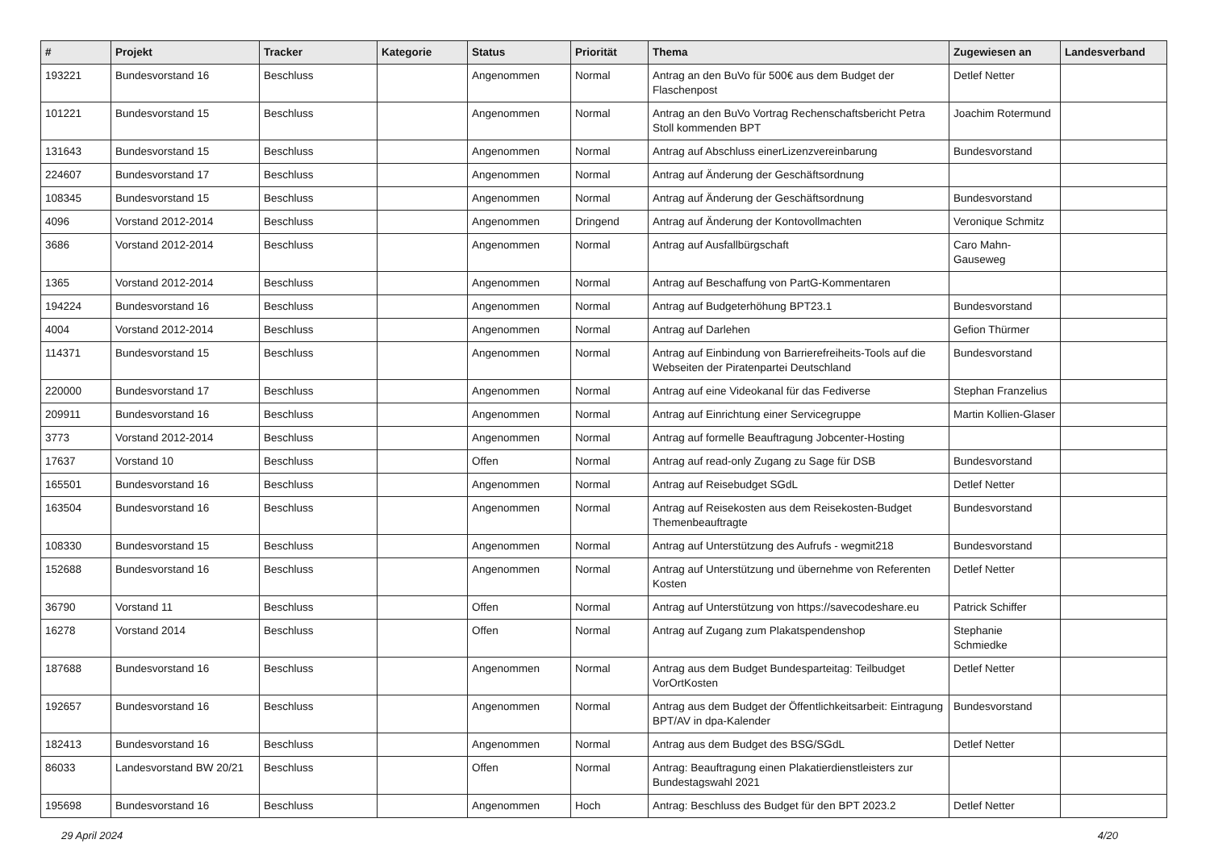| # | Projekt | Tracker | Kategorie | Status | Priorität | Thema | Zugewiesen an | Landesverband |
| --- | --- | --- | --- | --- | --- | --- | --- | --- |
| 193221 | Bundesvorstand 16 | Beschluss | | Angenommen | Normal | Antrag an den BuVo für 500€ aus dem Budget der Flaschenpost | Detlef Netter | |
| 101221 | Bundesvorstand 15 | Beschluss | | Angenommen | Normal | Antrag an den BuVo Vortrag Rechenschaftsbericht Petra Stoll kommenden BPT | Joachim Rotermund | |
| 131643 | Bundesvorstand 15 | Beschluss | | Angenommen | Normal | Antrag auf Abschluss einerLizenzvereinbarung | Bundesvorstand | |
| 224607 | Bundesvorstand 17 | Beschluss | | Angenommen | Normal | Antrag auf Änderung der Geschäftsordnung | | |
| 108345 | Bundesvorstand 15 | Beschluss | | Angenommen | Normal | Antrag auf Änderung der Geschäftsordnung | Bundesvorstand | |
| 4096 | Vorstand 2012-2014 | Beschluss | | Angenommen | Dringend | Antrag auf Änderung der Kontovollmachten | Veronique Schmitz | |
| 3686 | Vorstand 2012-2014 | Beschluss | | Angenommen | Normal | Antrag auf Ausfallbürgschaft | Caro Mahn-Gauseweg | |
| 1365 | Vorstand 2012-2014 | Beschluss | | Angenommen | Normal | Antrag auf Beschaffung von PartG-Kommentaren | | |
| 194224 | Bundesvorstand 16 | Beschluss | | Angenommen | Normal | Antrag auf Budgeterhöhung BPT23.1 | Bundesvorstand | |
| 4004 | Vorstand 2012-2014 | Beschluss | | Angenommen | Normal | Antrag auf Darlehen | Gefion Thürmer | |
| 114371 | Bundesvorstand 15 | Beschluss | | Angenommen | Normal | Antrag auf Einbindung von Barrierefreiheits-Tools auf die Webseiten der Piratenpartei Deutschland | Bundesvorstand | |
| 220000 | Bundesvorstand 17 | Beschluss | | Angenommen | Normal | Antrag auf eine Videokanal für das Fediverse | Stephan Franzelius | |
| 209911 | Bundesvorstand 16 | Beschluss | | Angenommen | Normal | Antrag auf Einrichtung einer Servicegruppe | Martin Kollien-Glaser | |
| 3773 | Vorstand 2012-2014 | Beschluss | | Angenommen | Normal | Antrag auf formelle Beauftragung Jobcenter-Hosting | | |
| 17637 | Vorstand 10 | Beschluss | | Offen | Normal | Antrag auf read-only Zugang zu Sage für DSB | Bundesvorstand | |
| 165501 | Bundesvorstand 16 | Beschluss | | Angenommen | Normal | Antrag auf Reisebudget SGdL | Detlef Netter | |
| 163504 | Bundesvorstand 16 | Beschluss | | Angenommen | Normal | Antrag auf Reisekosten aus dem Reisekosten-Budget Themenbeauftragte | Bundesvorstand | |
| 108330 | Bundesvorstand 15 | Beschluss | | Angenommen | Normal | Antrag auf Unterstützung des Aufrufs - wegmit218 | Bundesvorstand | |
| 152688 | Bundesvorstand 16 | Beschluss | | Angenommen | Normal | Antrag auf Unterstützung und übernehme von Referenten Kosten | Detlef Netter | |
| 36790 | Vorstand 11 | Beschluss | | Offen | Normal | Antrag auf Unterstützung von https://savecodeshare.eu | Patrick Schiffer | |
| 16278 | Vorstand 2014 | Beschluss | | Offen | Normal | Antrag auf Zugang zum Plakatspendenshop | Stephanie Schmiedke | |
| 187688 | Bundesvorstand 16 | Beschluss | | Angenommen | Normal | Antrag aus dem Budget Bundesparteitag: Teilbudget VorOrtKosten | Detlef Netter | |
| 192657 | Bundesvorstand 16 | Beschluss | | Angenommen | Normal | Antrag aus dem Budget der Öffentlichkeitsarbeit: Eintragung BPT/AV in dpa-Kalender | Bundesvorstand | |
| 182413 | Bundesvorstand 16 | Beschluss | | Angenommen | Normal | Antrag aus dem Budget des BSG/SGdL | Detlef Netter | |
| 86033 | Landesvorstand BW 20/21 | Beschluss | | Offen | Normal | Antrag: Beauftragung einen Plakatierdienstleisters zur Bundestagswahl 2021 | | |
| 195698 | Bundesvorstand 16 | Beschluss | | Angenommen | Hoch | Antrag: Beschluss des Budget für den BPT 2023.2 | Detlef Netter | |
29 April 2024 4/20